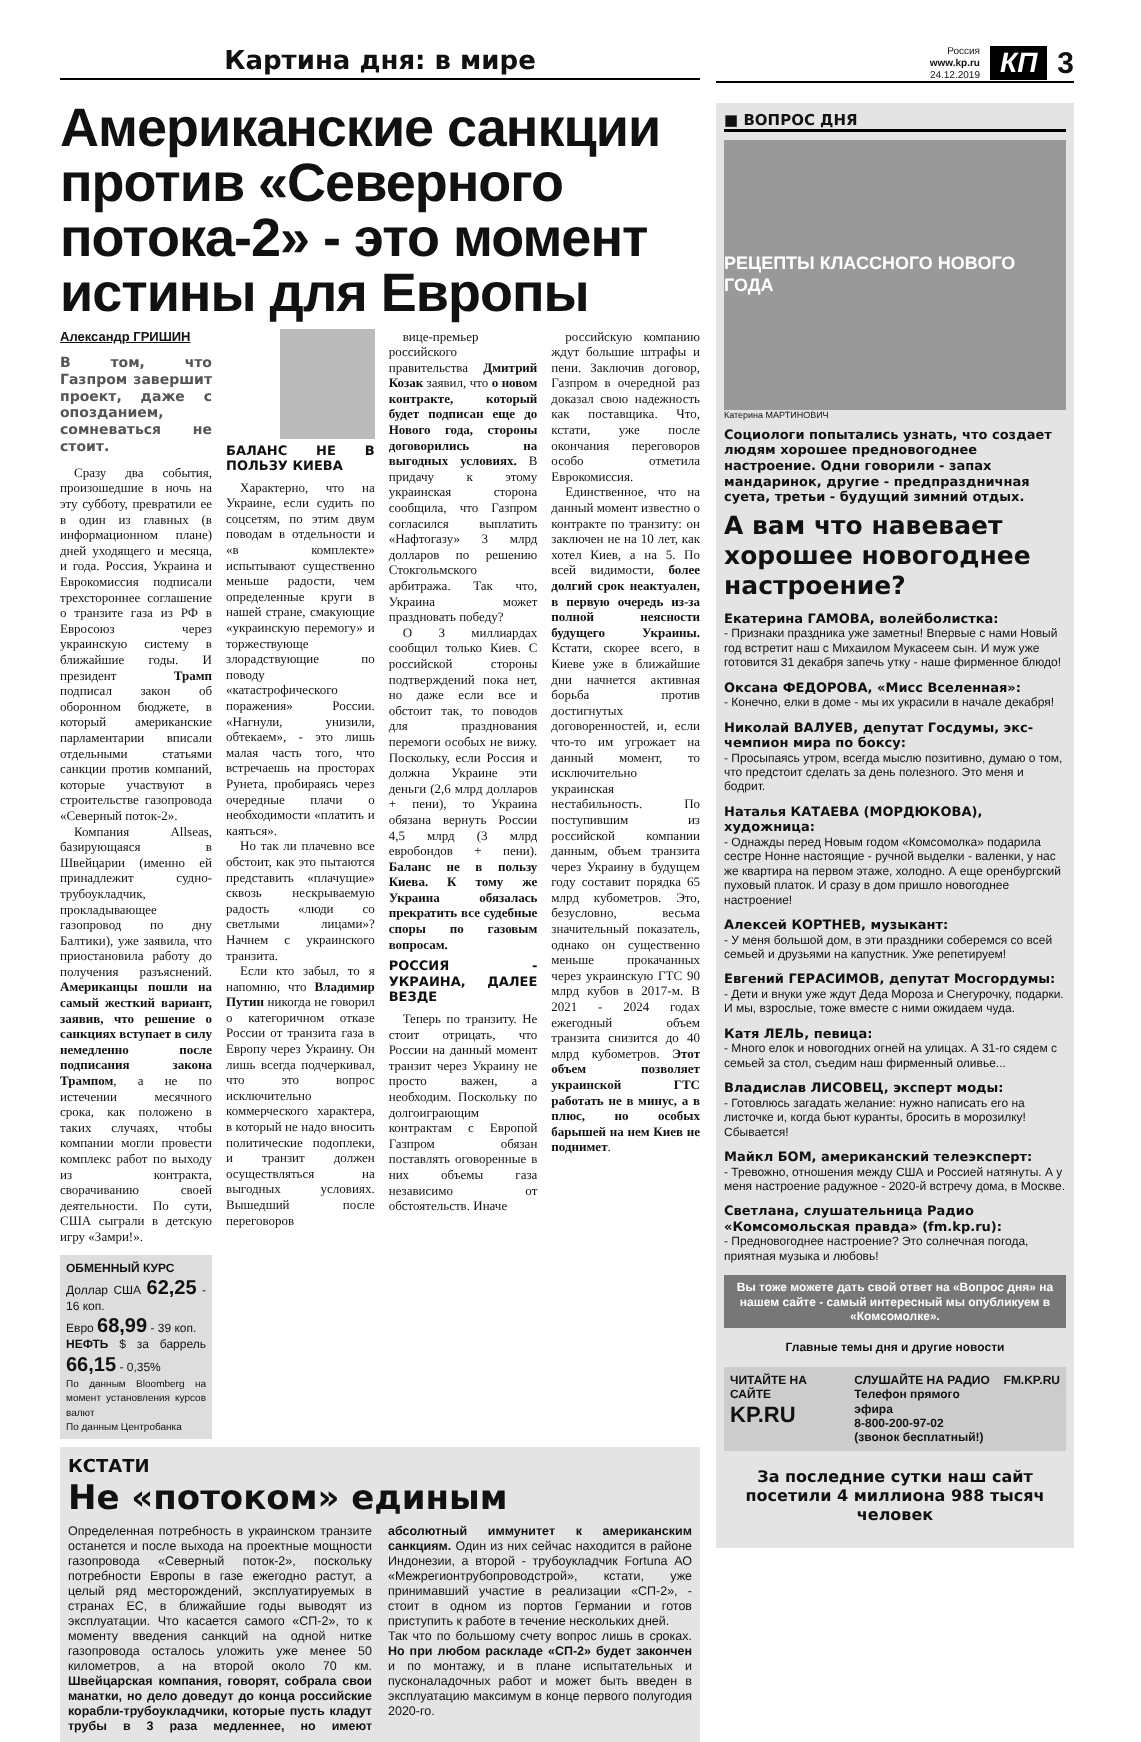Картина дня: в мире
Американские санкции против «Северного потока-2» - это момент истины для Европы
Александр ГРИШИН
В том, что Газпром завершит проект, даже с опозданием, сомневаться не стоит.
Сразу два события, произошедшие в ночь на эту субботу, превратили ее в один из главных (в информационном плане) дней уходящего и месяца, и года. Россия, Украина и Еврокомиссия подписали трехстороннее соглашение о транзите газа из РФ в Евросоюз через украинскую систему в ближайшие годы. И президент Трамп подписал закон об оборонном бюджете, в который американские парламентарии вписали отдельными статьями санкции против компаний, которые участвуют в строительстве газопровода «Северный поток-2».
Компания Allseas, базирующаяся в Швейцарии (именно ей принадлежит судно-трубоукладчик, прокладывающее газопровод по дну Балтики), уже заявила, что приостановила работу до получения разъяснений. Американцы пошли на самый жесткий вариант, заявив, что решение о санкциях вступает в силу немедленно после подписания закона Трампом, а не по истечении месячного срока, как положено в таких случаях, чтобы компании могли провести комплекс работ по выходу из контракта, сворачиванию своей деятельности. По сути, США сыграли в детскую игру «Замри!».
ОБМЕННЫЙ КУРС
Доллар США 62,25 - 16 коп.
Евро 68,99 - 39 коп.
НЕФТЬ $ за баррель 66,15 - 0,35%
По данным Bloomberg на момент установления курсов валют
По данным Центробанка
БАЛАНС НЕ В ПОЛЬЗУ КИЕВА
Характерно, что на Украине, если судить по соцсетям, по этим двум поводам в отдельности и «в комплекте» испытывают существенно меньше радости, чем определенные круги в нашей стране, смакующие «украинскую перемогу» и торжествующе злорадствующие по поводу «катастрофического поражения» России. «Нагнули, унизили, обтекаем», - это лишь малая часть того, что встречаешь на просторах Рунета, пробираясь через очередные плачи о необходимости «платить и каяться».
Но так ли плачевно все обстоит, как это пытаются представить «плачущие» сквозь нескрываемую радость «люди со светлыми лицами»? Начнем с украинского транзита.
Если кто забыл, то я напомню, что Владимир Путин никогда не говорил о категоричном отказе России от транзита газа в Европу через Украину. Он лишь всегда подчеркивал, что это вопрос исключительно коммерческого характера, в который не надо вносить политические подоплеки, и транзит должен осуществляться на выгодных условиях. Вышедший после переговоров
вице-премьер российского правительства Дмитрий Козак заявил, что о новом контракте, который будет подписан еще до Нового года, стороны договорились на выгодных условиях. В придачу к этому украинская сторона сообщила, что Газпром согласился выплатить «Нафтогазу» 3 млрд долларов по решению Стокгольмского арбитража. Так что, Украина может праздновать победу?
О 3 миллиардах сообщил только Киев. С российской стороны подтверждений пока нет, но даже если все и обстоит так, то поводов для празднования перемоги особых не вижу. Поскольку, если Россия и должна Украине эти деньги (2,6 млрд долларов + пени), то Украина обязана вернуть России 4,5 млрд (3 млрд евробондов + пени). Баланс не в пользу Киева. К тому же Украина обязалась прекратить все судебные споры по газовым вопросам.
РОССИЯ - УКРАИНА, ДАЛЕЕ ВЕЗДЕ
Теперь по транзиту. Не стоит отрицать, что России на данный момент транзит через Украину не просто важен, а необходим. Поскольку по долгоиграющим контрактам с Европой Газпром обязан поставлять оговоренные в них объемы газа независимо от обстоятельств. Иначе
российскую компанию ждут большие штрафы и пени. Заключив договор, Газпром в очередной раз доказал свою надежность как поставщика. Что, кстати, уже после окончания переговоров особо отметила Еврокомиссия.
Единственное, что на данный момент известно о контракте по транзиту: он заключен не на 10 лет, как хотел Киев, а на 5. По всей видимости, более долгий срок неактуален, в первую очередь из-за полной неясности будущего Украины. Кстати, скорее всего, в Киеве уже в ближайшие дни начнется активная борьба против достигнутых договоренностей, и, если что-то им угрожает на данный момент, то исключительно украинская нестабильность. По поступившим из российской компании данным, объем транзита через Украину в будущем году составит порядка 65 млрд кубометров. Это, безусловно, весьма значительный показатель, однако он существенно меньше прокачанных через украинскую ГТС 90 млрд кубов в 2017-м. В 2021 - 2024 годах ежегодный объем транзита снизится до 40 млрд кубометров. Этот объем позволяет украинской ГТС работать не в минус, а в плюс, но особых барышей на нем Киев не поднимет.
КСТАТИ
Не «потоком» единым
Определенная потребность в украинском транзите останется и после выхода на проектные мощности газопровода «Северный поток-2», поскольку потребности Европы в газе ежегодно растут, а целый ряд месторождений, эксплуатируемых в странах ЕС, в ближайшие годы выводят из эксплуатации. Что касается самого «СП-2», то к моменту введения санкций на одной нитке газопровода осталось уложить уже менее 50 километров, а на второй около 70 км. Швейцарская компания, говорят, собрала свои манатки, но дело доведут до конца российские корабли-трубоукладчики, которые пусть кладут трубы в 3 раза медленнее, но имеют абсолютный иммунитет к американским санкциям. Один из них сейчас находится в районе Индонезии, а второй - трубоукладчик Fortuna АО «Межрегионтрубопроводстрой», кстати, уже принимавший участие в реализации «СП-2», - стоит в одном из портов Германии и готов приступить к работе в течение нескольких дней.
Так что по большому счету вопрос лишь в сроках. Но при любом раскладе «СП-2» будет закончен и по монтажу, и в плане испытательных и пусконаладочных работ и может быть введен в эксплуатацию максимум в конце первого полугодия 2020-го.
Россия
www.kp.ru
24.12.2019
КП 3
■ ВОПРОС ДНЯ
РЕЦЕПТЫ КЛАССНОГО НОВОГО ГОДА
Катерина МАРТИНОВИЧ
Социологи попытались узнать, что создает людям хорошее предновогоднее настроение. Одни говорили - запах мандаринок, другие - предпраздничная суета, третьи - будущий зимний отдых.
А вам что навевает хорошее новогоднее настроение?
Екатерина ГАМОВА, волейболистка:
- Признаки праздника уже заметны! Впервые с нами Новый год встретит наш с Михаилом Мукасеем сын. И муж уже готовится 31 декабря запечь утку - наше фирменное блюдо!
Оксана ФЕДОРОВА, «Мисс Вселенная»:
- Конечно, елки в доме - мы их украсили в начале декабря!
Николай ВАЛУЕВ, депутат Госдумы, экс-чемпион мира по боксу:
- Просыпаясь утром, всегда мыслю позитивно, думаю о том, что предстоит сделать за день полезного. Это меня и бодрит.
Наталья КАТАЕВА (МОРДЮКОВА), художница:
- Однажды перед Новым годом «Комсомолка» подарила сестре Нонне настоящие - ручной выделки - валенки, у нас же квартира на первом этаже, холодно. А еще оренбургский пуховый платок. И сразу в дом пришло новогоднее настроение!
Алексей КОРТНЕВ, музыкант:
- У меня большой дом, в эти праздники соберемся со всей семьей и друзьями на капустник. Уже репетируем!
Евгений ГЕРАСИМОВ, депутат Мосгордумы:
- Дети и внуки уже ждут Деда Мороза и Снегурочку, подарки. И мы, взрослые, тоже вместе с ними ожидаем чуда.
Катя ЛЕЛЬ, певица:
- Много елок и новогодних огней на улицах. А 31-го сядем с семьей за стол, съедим наш фирменный оливье...
Владислав ЛИСОВЕЦ, эксперт моды:
- Готовлюсь загадать желание: нужно написать его на листочке и, когда бьют куранты, бросить в морозилку! Сбывается!
Майкл БОМ, американский телеэксперт:
- Тревожно, отношения между США и Россией натянуты. А у меня настроение радужное - 2020-й встречу дома, в Москве.
Светлана, слушательница Радио «Комсомольская правда» (fm.kp.ru):
- Предновогоднее настроение? Это солнечная погода, приятная музыка и любовь!
Вы тоже можете дать свой ответ на «Вопрос дня» на нашем сайте - самый интересный мы опубликуем в «Комсомолке».
Главные темы дня и другие новости
ЧИТАЙТЕ НА САЙТЕ
KP.RU
СЛУШАЙТЕ НА РАДИО
Телефон прямого эфира
8-800-200-97-02
(звонок бесплатный!)
FM.KP.RU
За последние сутки наш сайт посетили 4 миллиона 988 тысяч человек